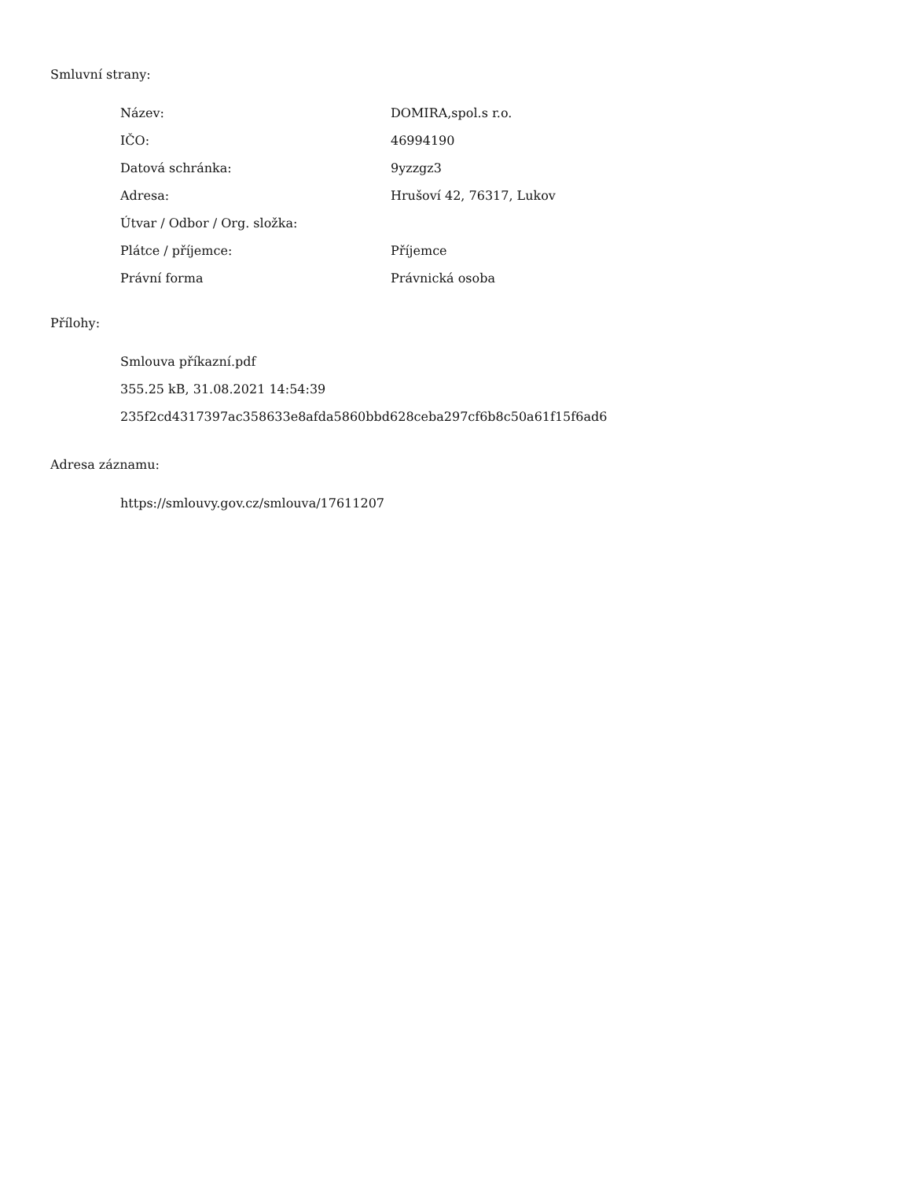Smluvní strany:
| Název: | DOMIRA,spol.s r.o. |
| IČO: | 46994190 |
| Datová schránka: | 9yzzgz3 |
| Adresa: | Hrušoví 42, 76317, Lukov |
| Útvar / Odbor / Org. složka: | |
| Plátce / příjemce: | Příjemce |
| Právní forma | Právnická osoba |
Přílohy:
Smlouva příkazní.pdf
355.25 kB, 31.08.2021 14:54:39
235f2cd4317397ac358633e8afda5860bbd628ceba297cf6b8c50a61f15f6ad6
Adresa záznamu:
https://smlouvy.gov.cz/smlouva/17611207